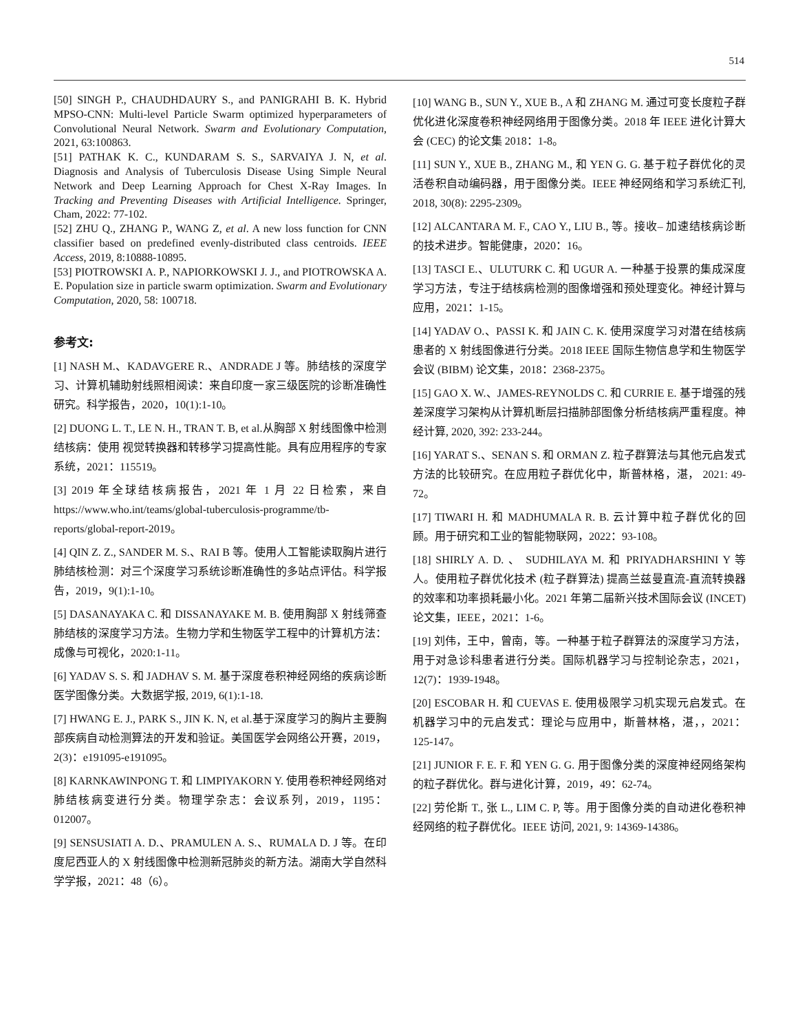514
[50] SINGH P., CHAUDHDAURY S., and PANIGRAHI B. K. Hybrid MPSO-CNN: Multi-level Particle Swarm optimized hyperparameters of Convolutional Neural Network. Swarm and Evolutionary Computation, 2021, 63:100863.
[51] PATHAK K. C., KUNDARAM S. S., SARVAIYA J. N, et al. Diagnosis and Analysis of Tuberculosis Disease Using Simple Neural Network and Deep Learning Approach for Chest X-Ray Images. In Tracking and Preventing Diseases with Artificial Intelligence. Springer, Cham, 2022: 77-102.
[52] ZHU Q., ZHANG P., WANG Z, et al. A new loss function for CNN classifier based on predefined evenly-distributed class centroids. IEEE Access, 2019, 8:10888-10895.
[53] PIOTROWSKI A. P., NAPIORKOWSKI J. J., and PIOTROWSKA A. E. Population size in particle swarm optimization. Swarm and Evolutionary Computation, 2020, 58: 100718.
参考文:
[1] NASH M.、KADAVGERE R.、ANDRADE J 等。肺结核的深度学习、计算机辅助射线照相阅读：来自印度一家三级医院的诊断准确性研究。科学报告，2020，10(1):1-10。
[2] DUONG L. T., LE N. H., TRAN T. B, et al.从胸部 X 射线图像中检测结核病：使用 视觉转换器和转移学习提高性能。具有应用程序的专家系统，2021：115519。
[3] 2019 年全球结核病报告，2021 年 1 月 22 日检索，来自 https://www.who.int/teams/global-tuberculosis-programme/tb-reports/global-report-2019。
[4] QIN Z. Z., SANDER M. S.、RAI B 等。使用人工智能读取胸片进行肺结核检测：对三个深度学习系统诊断准确性的多站点评估。科学报告，2019，9(1):1-10。
[5] DASANAYAKA C. 和 DISSANAYAKE M. B. 使用胸部 X 射线筛查肺结核的深度学习方法。生物力学和生物医学工程中的计算机方法：成像与可视化，2020:1-11。
[6] YADAV S. S. 和 JADHAV S. M. 基于深度卷积神经网络的疾病诊断医学图像分类。大数据学报, 2019, 6(1):1-18.
[7] HWANG E. J., PARK S., JIN K. N, et al.基于深度学习的胸片主要胸部疾病自动检测算法的开发和验证。美国医学会网络公开赛，2019，2(3)：e191095-e191095。
[8] KARNKAWINPONG T. 和 LIMPIYAKORN Y. 使用卷积神经网络对肺结核病变进行分类。物理学杂志：会议系列，2019，1195：012007。
[9] SENSUSIATI A. D.、PRAMULEN A. S.、RUMALA D. J 等。在印度尼西亚人的 X 射线图像中检测新冠肺炎的新方法。湖南大学自然科学学报，2021：48（6）。
[10] WANG B., SUN Y., XUE B., A 和 ZHANG M. 通过可变长度粒子群优化进化深度卷积神经网络用于图像分类。2018 年 IEEE 进化计算大会 (CEC) 的论文集 2018：1-8。
[11] SUN Y., XUE B., ZHANG M., 和 YEN G. G. 基于粒子群优化的灵活卷积自动编码器，用于图像分类。IEEE 神经网络和学习系统汇刊, 2018, 30(8): 2295-2309。
[12] ALCANTARA M. F., CAO Y., LIU B., 等。接收– 加速结核病诊断的技术进步。智能健康，2020：16。
[13] TASCI E.、ULUTURK C. 和 UGUR A. 一种基于投票的集成深度学习方法，专注于结核病检测的图像增强和预处理变化。神经计算与应用，2021：1-15。
[14] YADAV O.、PASSI K. 和 JAIN C. K. 使用深度学习对潜在结核病患者的 X 射线图像进行分类。2018 IEEE 国际生物信息学和生物医学会议 (BIBM) 论文集，2018：2368-2375。
[15] GAO X. W.、JAMES-REYNOLDS C. 和 CURRIE E. 基于增强的残差深度学习架构从计算机断层扫描肺部图像分析结核病严重程度。神经计算, 2020, 392: 233-244。
[16] YARAT S.、SENAN S. 和 ORMAN Z. 粒子群算法与其他元启发式方法的比较研究。在应用粒子群优化中，斯普林格，湛， 2021: 49-72。
[17] TIWARI H. 和 MADHUMALA R. B. 云计算中粒子群优化的回顾。用于研究和工业的智能物联网，2022：93-108。
[18] SHIRLY A. D. 、 SUDHILAYA M. 和 PRIYADHARSHINI Y 等人。使用粒子群优化技术 (粒子群算法) 提高兰兹曼直流-直流转换器的效率和功率损耗最小化。2021 年第二届新兴技术国际会议 (INCET) 论文集，IEEE，2021：1-6。
[19] 刘伟，王中，曾南，等。一种基于粒子群算法的深度学习方法，用于对急诊科患者进行分类。国际机器学习与控制论杂志，2021，12(7)：1939-1948。
[20] ESCOBAR H. 和 CUEVAS E. 使用极限学习机实现元启发式。在机器学习中的元启发式：理论与应用中，斯普林格，湛，，2021：125-147。
[21] JUNIOR F. E. F. 和 YEN G. G. 用于图像分类的深度神经网络架构的粒子群优化。群与进化计算，2019，49：62-74。
[22] 劳伦斯 T., 张 L., LIM C. P, 等。用于图像分类的自动进化卷积神经网络的粒子群优化。IEEE 访问, 2021, 9: 14369-14386。